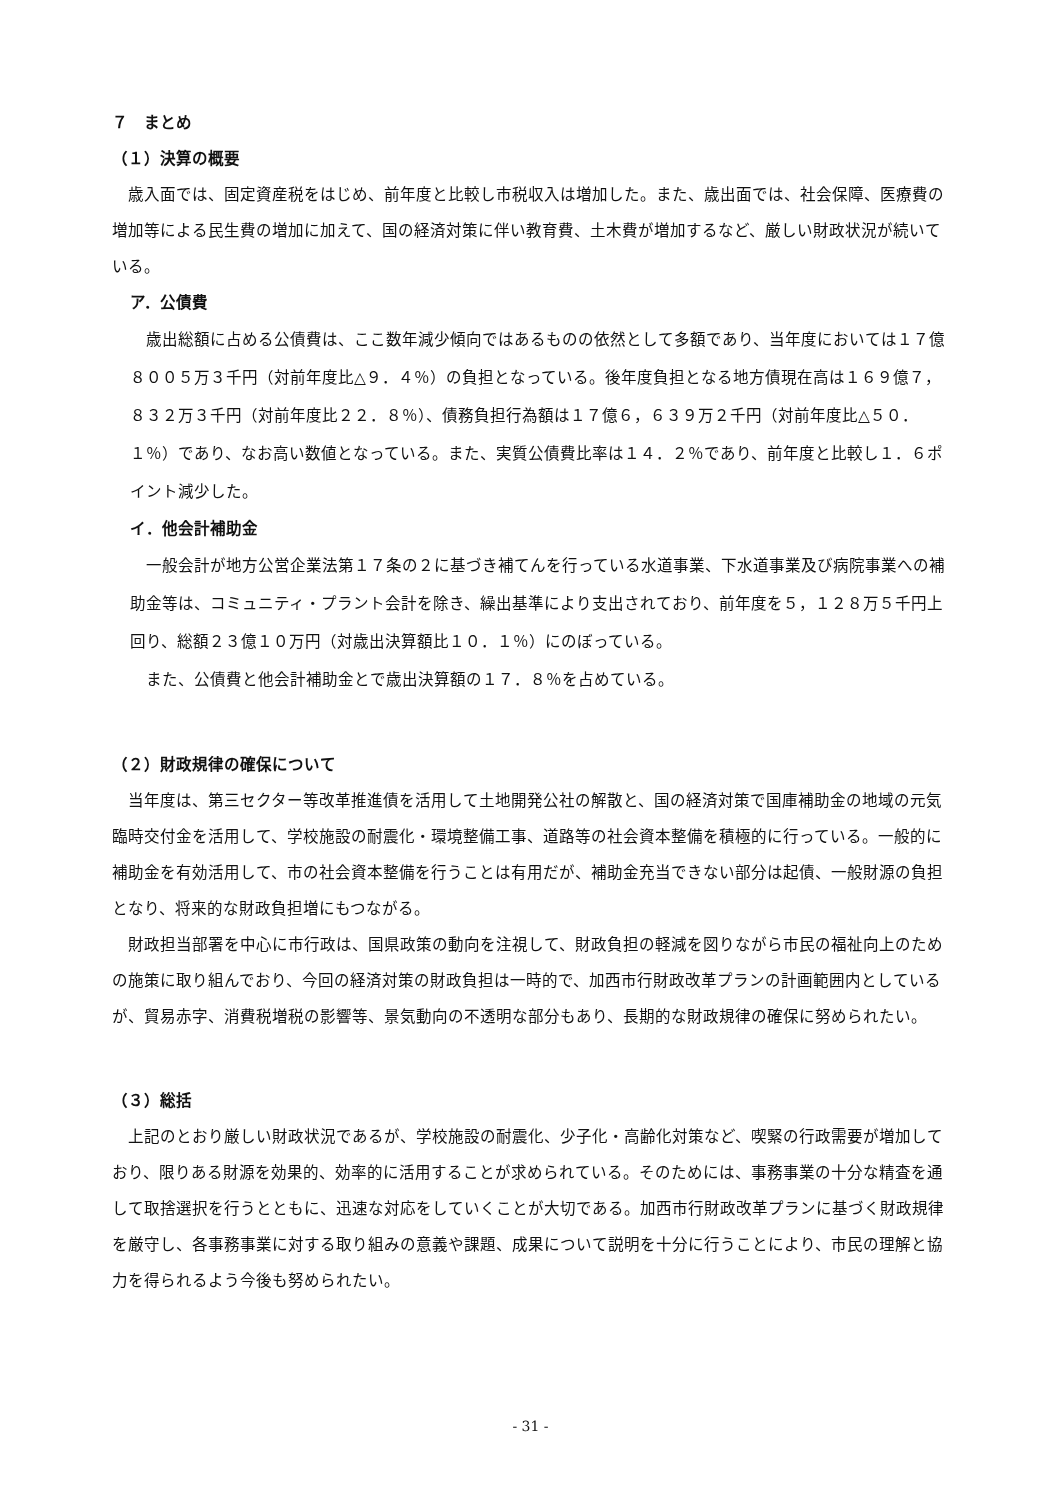７　まとめ
（１）決算の概要
歳入面では、固定資産税をはじめ、前年度と比較し市税収入は増加した。また、歳出面では、社会保障、医療費の増加等による民生費の増加に加えて、国の経済対策に伴い教育費、土木費が増加するなど、厳しい財政状況が続いている。
ア．公債費
歳出総額に占める公債費は、ここ数年減少傾向ではあるものの依然として多額であり、当年度においては１７億８００５万３千円（対前年度比△９．４％）の負担となっている。後年度負担となる地方債現在高は１６９億７，８３２万３千円（対前年度比２２．８％）、債務負担行為額は１７億６，６３９万２千円（対前年度比△５０．１％）であり、なお高い数値となっている。また、実質公債費比率は１４．２％であり、前年度と比較し１．６ポイント減少した。
イ．他会計補助金
一般会計が地方公営企業法第１７条の２に基づき補てんを行っている水道事業、下水道事業及び病院事業への補助金等は、コミュニティ・プラント会計を除き、繰出基準により支出されており、前年度を５，１２８万５千円上回り、総額２３億１０万円（対歳出決算額比１０．１％）にのぼっている。
また、公債費と他会計補助金とで歳出決算額の１７．８％を占めている。
（２）財政規律の確保について
当年度は、第三セクター等改革推進債を活用して土地開発公社の解散と、国の経済対策で国庫補助金の地域の元気臨時交付金を活用して、学校施設の耐震化・環境整備工事、道路等の社会資本整備を積極的に行っている。一般的に補助金を有効活用して、市の社会資本整備を行うことは有用だが、補助金充当できない部分は起債、一般財源の負担となり、将来的な財政負担増にもつながる。
財政担当部署を中心に市行政は、国県政策の動向を注視して、財政負担の軽減を図りながら市民の福祉向上のための施策に取り組んでおり、今回の経済対策の財政負担は一時的で、加西市行財政改革プランの計画範囲内としているが、貿易赤字、消費税増税の影響等、景気動向の不透明な部分もあり、長期的な財政規律の確保に努められたい。
（３）総括
上記のとおり厳しい財政状況であるが、学校施設の耐震化、少子化・高齢化対策など、喫緊の行政需要が増加しており、限りある財源を効果的、効率的に活用することが求められている。そのためには、事務事業の十分な精査を通して取捨選択を行うとともに、迅速な対応をしていくことが大切である。加西市行財政改革プランに基づく財政規律を厳守し、各事務事業に対する取り組みの意義や課題、成果について説明を十分に行うことにより、市民の理解と協力を得られるよう今後も努められたい。
- 31 -